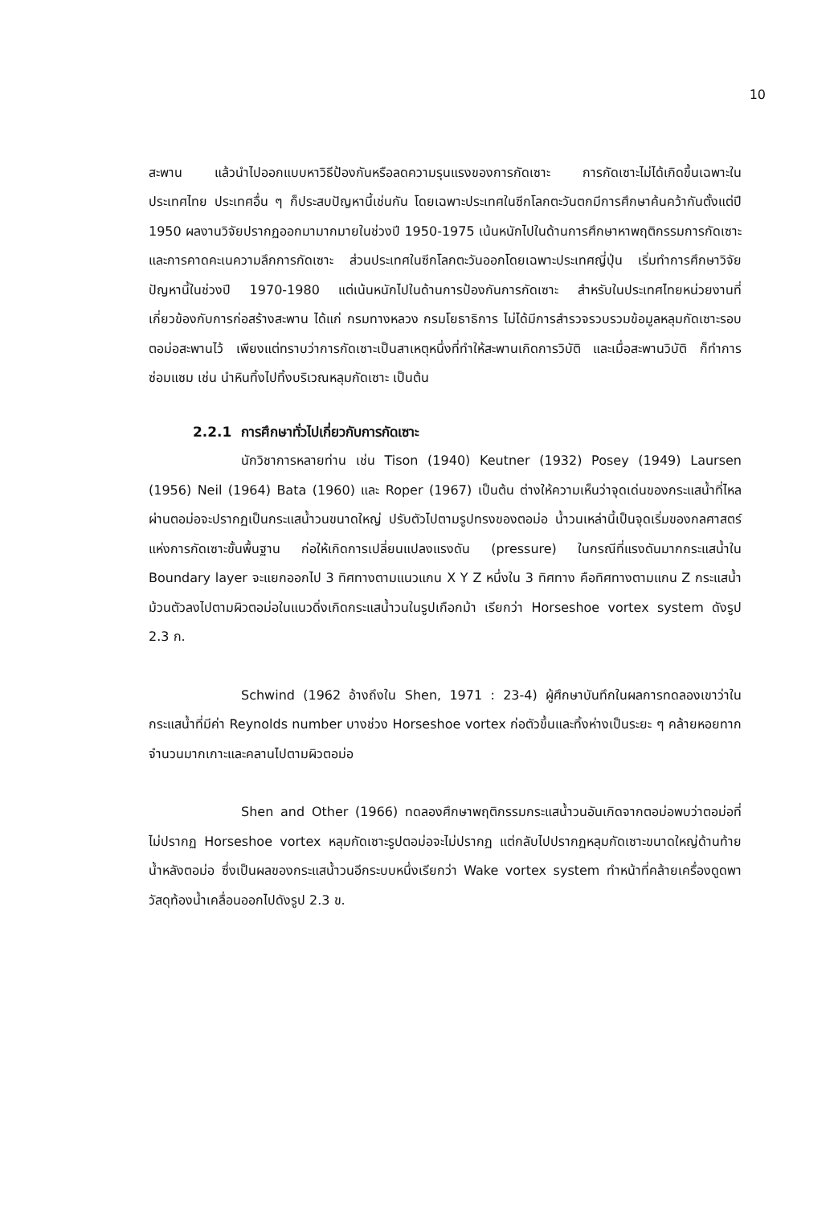10
สะพาน แล้วนำไปออกแบบหาวิธีป้องกันหรือลดความรุนแรงของการกัดเซาะ การกัดเซาะไม่ได้เกิดขึ้นเฉพาะในประเทศไทย ประเทศอื่น ๆ ก็ประสบปัญหานี้เช่นกัน โดยเฉพาะประเทศในซีกโลกตะวันตกมีการศึกษาค้นคว้ากันตั้งแต่ปี 1950 ผลงานวิจัยปรากฏออกมามากมายในช่วงปี 1950-1975 เน้นหนักไปในด้านการศึกษาหาพฤติกรรมการกัดเซาะ และการคาดคะเนความลึกการกัดเซาะ ส่วนประเทศในซีกโลกตะวันออกโดยเฉพาะประเทศญี่ปุ่น เริ่มทำการศึกษาวิจัยปัญหานี้ในช่วงปี 1970-1980 แต่เน้นหนักไปในด้านการป้องกันการกัดเซาะ สำหรับในประเทศไทยหน่วยงานที่เกี่ยวข้องกับการก่อสร้างสะพาน ได้แก่ กรมทางหลวง กรมโยธาธิการ ไม่ได้มีการสำรวจรวบรวมข้อมูลหลุมกัดเซาะรอบตอม่อสะพานไว้ เพียงแต่ทราบว่าการกัดเซาะเป็นสาเหตุหนึ่งที่ทำให้สะพานเกิดการวิบัติ และเมื่อสะพานวิบัติ ก็ทำการซ่อมแซม เช่น นำหินทิ้งไปทิ้งบริเวณหลุมกัดเซาะ เป็นต้น
2.2.1 การศึกษาทั่วไปเกี่ยวกับการกัดเซาะ
นักวิชาการหลายท่าน เช่น Tison (1940) Keutner (1932) Posey (1949) Laursen (1956) Neil (1964) Bata (1960) และ Roper (1967) เป็นต้น ต่างให้ความเห็นว่าจุดเด่นของกระแสน้ำที่ไหลผ่านตอม่อจะปรากฏเป็นกระแสน้ำวนขนาดใหญ่ ปรับตัวไปตามรูปทรงของตอม่อ น้ำวนเหล่านี้เป็นจุดเริ่มของกลศาสตร์แห่งการกัดเซาะขั้นพื้นฐาน ก่อให้เกิดการเปลี่ยนแปลงแรงดัน (pressure) ในกรณีที่แรงดันมากกระแสน้ำใน Boundary layer จะแยกออกไป 3 ทิศทางตามแนวแกน X Y Z หนึ่งใน 3 ทิศทาง คือทิศทางตามแกน Z กระแสน้ำม้วนตัวลงไปตามผิวตอม่อในแนวดิ่งเกิดกระแสน้ำวนในรูปเกือกม้า เรียกว่า Horseshoe vortex system ดังรูป 2.3 ก.
Schwind (1962 อ้างถึงใน Shen, 1971 : 23-4) ผู้ศึกษาบันทึกในผลการทดลองเขาว่าในกระแสน้ำที่มีค่า Reynolds number บางช่วง Horseshoe vortex ก่อตัวขึ้นและทิ้งห่างเป็นระยะ ๆ คล้ายหอยทากจำนวนมากเกาะและคลานไปตามผิวตอม่อ
Shen and Other (1966) ทดลองศึกษาพฤติกรรมกระแสน้ำวนอันเกิดจากตอม่อพบว่าตอม่อที่ไม่ปรากฏ Horseshoe vortex หลุมกัดเซาะรูปตอม่อจะไม่ปรากฏ แต่กลับไปปรากฏหลุมกัดเซาะขนาดใหญ่ด้านท้ายน้ำหลังตอม่อ ซึ่งเป็นผลของกระแสน้ำวนอีกระบบหนึ่งเรียกว่า Wake vortex system ทำหน้าที่คล้ายเครื่องดูดพาวัสดุท้องน้ำเคลื่อนออกไปดังรูป 2.3 ข.